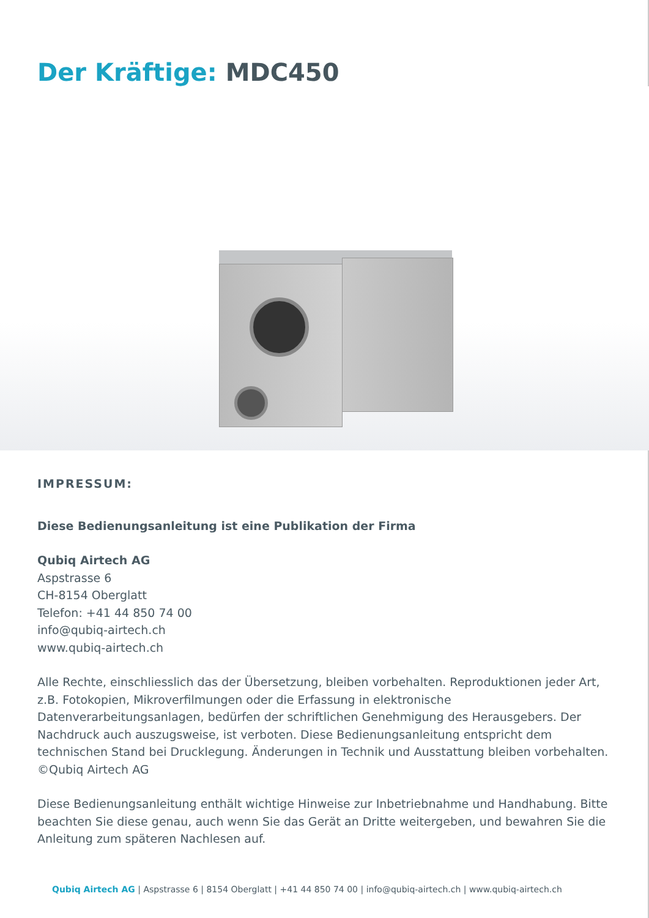Der Kräftige: MDC450
IMPRESSUM:
Diese Bedienungsanleitung ist eine Publikation der Firma
Qubiq Airtech AG
Aspstrasse 6
CH-8154 Oberglatt
Telefon: +41 44 850 74 00
info@qubiq-airtech.ch
www.qubiq-airtech.ch
Alle Rechte, einschliesslich das der Übersetzung, bleiben vorbehalten. Reproduktionen jeder Art, z.B. Fotokopien, Mikroverfilmungen oder die Erfassung in elektronische Datenverarbeitungsanlagen, bedürfen der schriftlichen Genehmigung des Herausgebers. Der Nachdruck auch auszugsweise, ist verboten. Diese Bedienungsanleitung entspricht dem technischen Stand bei Drucklegung. Änderungen in Technik und Ausstattung bleiben vorbehalten.
©Qubiq Airtech AG
Diese Bedienungsanleitung enthält wichtige Hinweise zur Inbetriebnahme und Handhabung. Bitte beachten Sie diese genau, auch wenn Sie das Gerät an Dritte weitergeben, und bewahren Sie die Anleitung zum späteren Nachlesen auf.
Qubiq Airtech AG | Aspstrasse 6 | 8154 Oberglatt | +41 44 850 74 00 | info@qubiq-airtech.ch | www.qubiq-airtech.ch